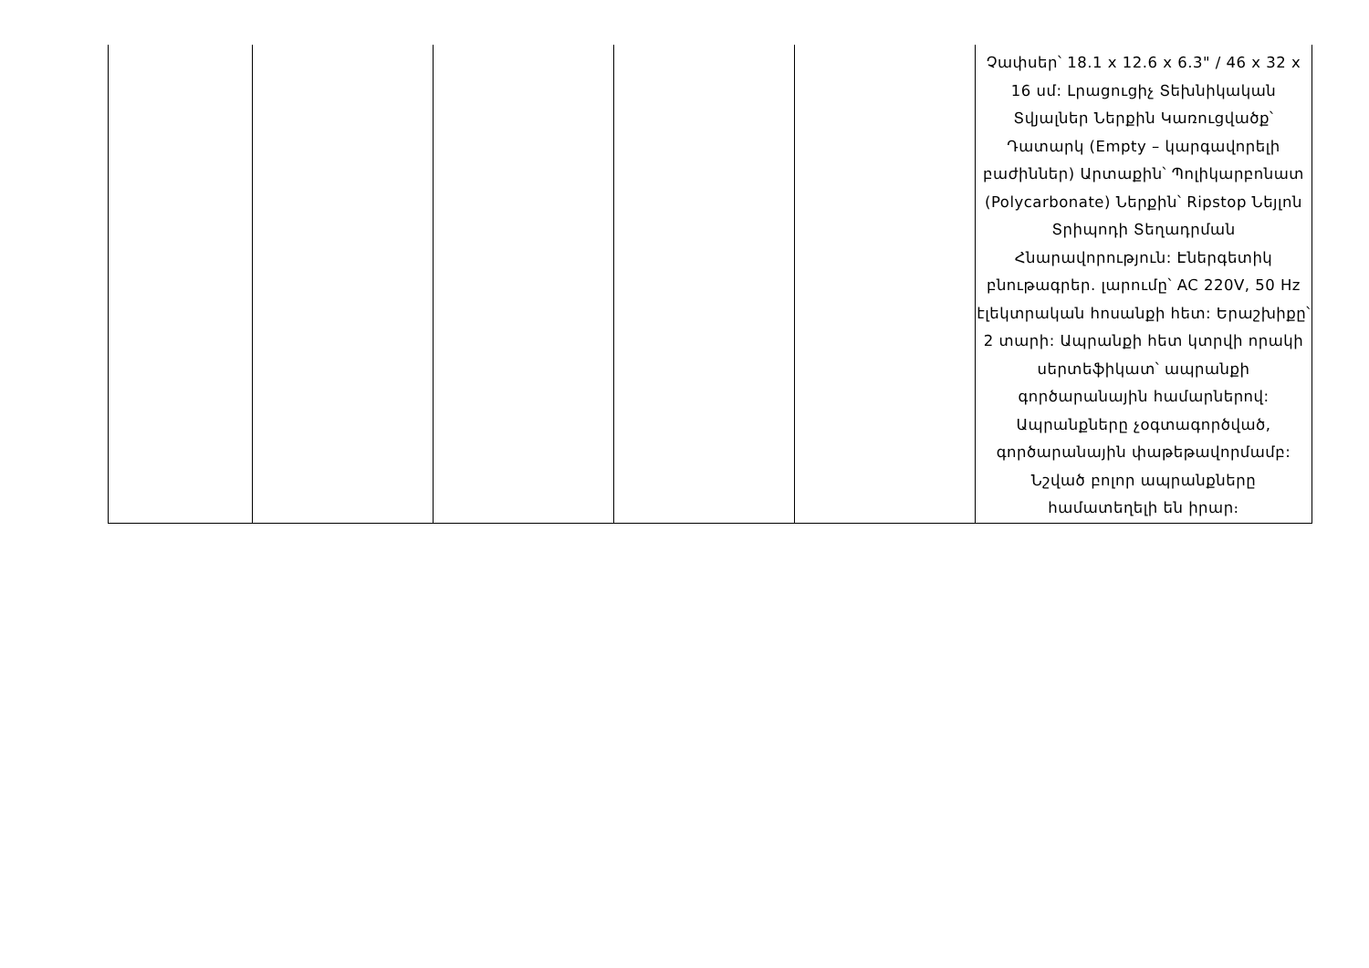| | | | | | Չափսեր՝ 18.1 x 12.6 x 6.3" / 46 x 32 x 16 սմ: Լրացուցիչ Տեխնիկական Տվյալներ Ներքին Կառուցվածք՝ Դատարկ (Empty – կարգավորելի բաժիններ) Արտաքին՝ Պոլիկարբոնատ (Polycarbonate) Ներքին՝ Ripstop Նեյլոն Տրիպոդի Տեղադրման Հնարավորություն: Էներգետիկ բնութագրեր. լարումը՝ AC 220V, 50 Hz էլեկտրական հոսանքի հետ: Երաշխիքը՝ 2 տարի: Ապրանքի հետ կտրվի որակի սերտեֆիկատ՝ ապրանքի գործարանային համարներով: Ապրանքները չօգտագործված, գործարանային փաթեթավորմամբ: Նշված բոլոր ապրանքները համատեղելի են իրար։ |